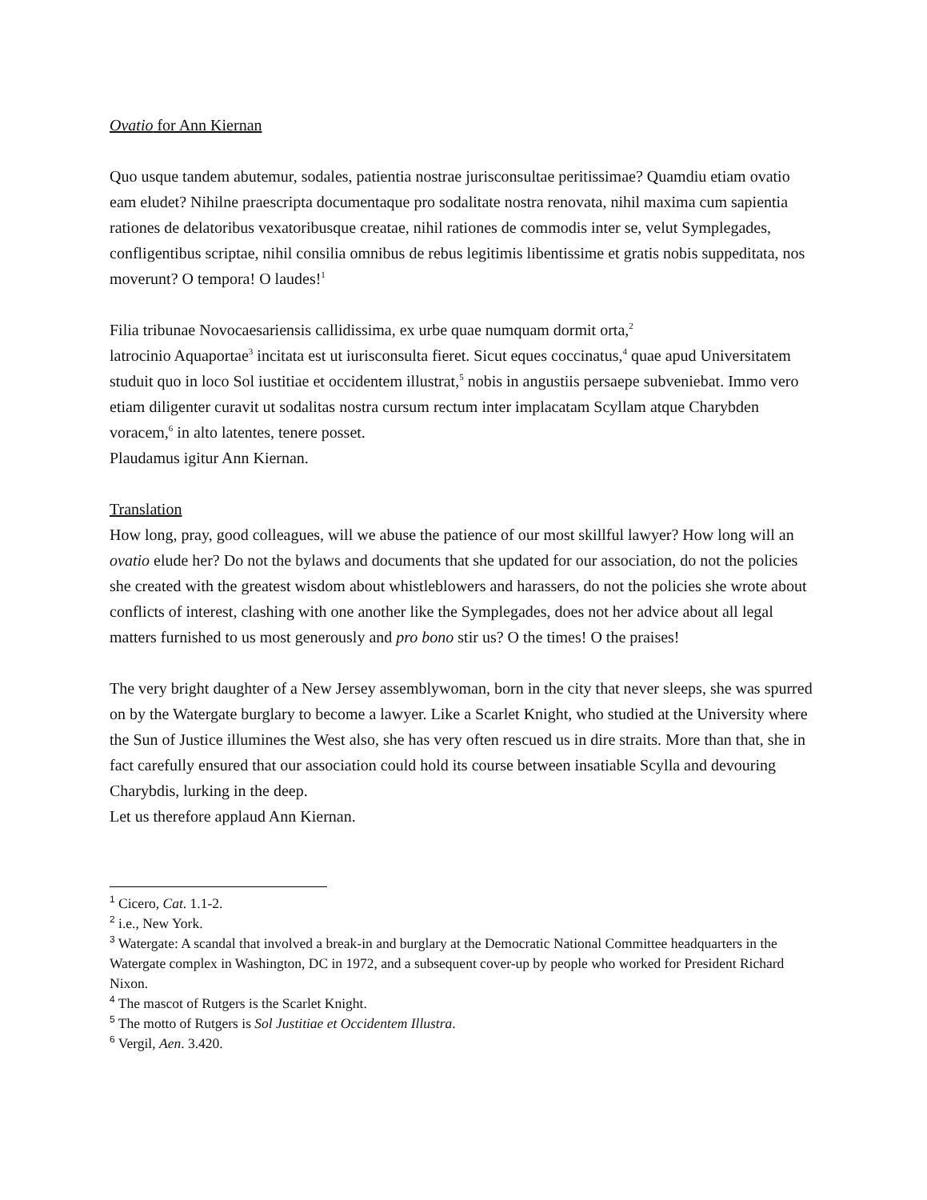Ovatio for Ann Kiernan
Quo usque tandem abutemur, sodales, patientia nostrae jurisconsultae peritissimae? Quamdiu etiam ovatio eam eludet? Nihilne praescripta documentaque pro sodalitate nostra renovata, nihil maxima cum sapientia rationes de delatoribus vexatoribusque creatae, nihil rationes de commodis inter se, velut Symplegades, confligentibus scriptae, nihil consilia omnibus de rebus legitimis libentissime et gratis nobis suppeditata, nos moverunt? O tempora! O laudes!<sup>1</sup>
Filia tribunae Novocaesariensis callidissima, ex urbe quae numquam dormit orta,<sup>2</sup>
latrocinio Aquaportae<sup>3</sup> incitata est ut iurisconsulta fieret. Sicut eques coccinatus,<sup>4</sup> quae apud Universitatem studuit quo in loco Sol iustitiae et occidentem illustrat,<sup>5</sup> nobis in angustiis persaepe subveniebat. Immo vero etiam diligenter curavit ut sodalitas nostra cursum rectum inter implacatam Scyllam atque Charybden voracem,<sup>6</sup> in alto latentes, tenere posset.
Plaudamus igitur Ann Kiernan.
Translation
How long, pray, good colleagues, will we abuse the patience of our most skillful lawyer? How long will an ovatio elude her? Do not the bylaws and documents that she updated for our association, do not the policies she created with the greatest wisdom about whistleblowers and harassers, do not the policies she wrote about conflicts of interest, clashing with one another like the Symplegades, does not her advice about all legal matters furnished to us most generously and pro bono stir us? O the times! O the praises!
The very bright daughter of a New Jersey assemblywoman, born in the city that never sleeps, she was spurred on by the Watergate burglary to become a lawyer. Like a Scarlet Knight, who studied at the University where the Sun of Justice illumines the West also, she has very often rescued us in dire straits. More than that, she in fact carefully ensured that our association could hold its course between insatiable Scylla and devouring Charybdis, lurking in the deep.
Let us therefore applaud Ann Kiernan.
<sup>1</sup> Cicero, Cat. 1.1-2.
<sup>2</sup> i.e., New York.
<sup>3</sup> Watergate: A scandal that involved a break-in and burglary at the Democratic National Committee headquarters in the Watergate complex in Washington, DC in 1972, and a subsequent cover-up by people who worked for President Richard Nixon.
<sup>4</sup> The mascot of Rutgers is the Scarlet Knight.
<sup>5</sup> The motto of Rutgers is Sol Justitiae et Occidentem Illustra.
<sup>6</sup> Vergil, Aen. 3.420.